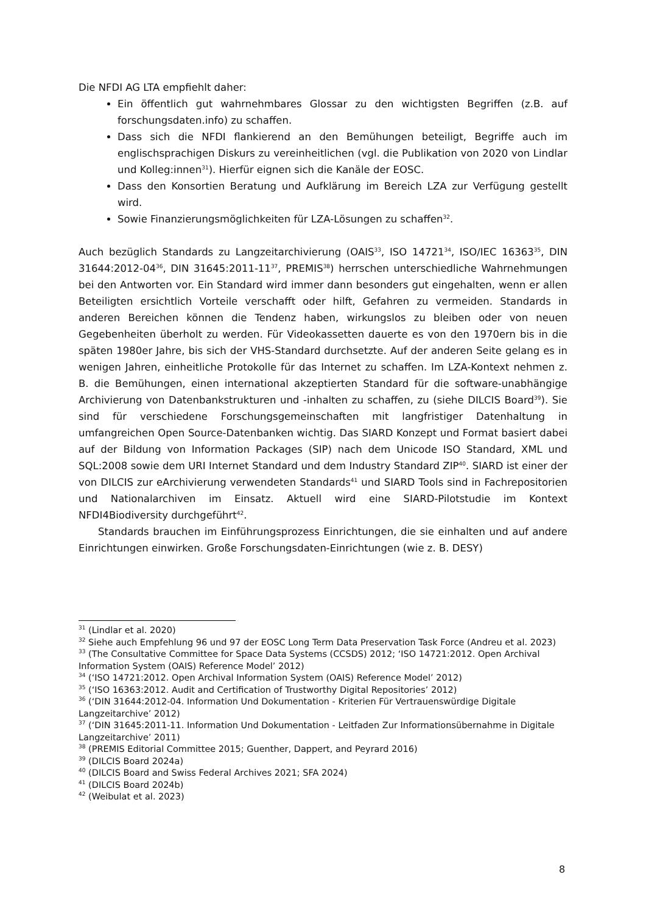Die NFDI AG LTA empfiehlt daher:
Ein öffentlich gut wahrnehmbares Glossar zu den wichtigsten Begriffen (z.B. auf forschungsdaten.info) zu schaffen.
Dass sich die NFDI flankierend an den Bemühungen beteiligt, Begriffe auch im englischsprachigen Diskurs zu vereinheitlichen (vgl. die Publikation von 2020 von Lindlar und Kolleg:innen<sup>31</sup>). Hierfür eignen sich die Kanäle der EOSC.
Dass den Konsortien Beratung und Aufklärung im Bereich LZA zur Verfügung gestellt wird.
Sowie Finanzierungsmöglichkeiten für LZA-Lösungen zu schaffen<sup>32</sup>.
Auch bezüglich Standards zu Langzeitarchivierung (OAIS<sup>33</sup>, ISO 14721<sup>34</sup>, ISO/IEC 16363<sup>35</sup>, DIN 31644:2012-04<sup>36</sup>, DIN 31645:2011-11<sup>37</sup>, PREMIS<sup>38</sup>) herrschen unterschiedliche Wahrnehmungen bei den Antworten vor. Ein Standard wird immer dann besonders gut eingehalten, wenn er allen Beteiligten ersichtlich Vorteile verschafft oder hilft, Gefahren zu vermeiden. Standards in anderen Bereichen können die Tendenz haben, wirkungslos zu bleiben oder von neuen Gegebenheiten überholt zu werden. Für Videokassetten dauerte es von den 1970ern bis in die späten 1980er Jahre, bis sich der VHS-Standard durchsetzte. Auf der anderen Seite gelang es in wenigen Jahren, einheitliche Protokolle für das Internet zu schaffen. Im LZA-Kontext nehmen z. B. die Bemühungen, einen international akzeptierten Standard für die software-unabhängige Archivierung von Datenbankstrukturen und -inhalten zu schaffen, zu (siehe DILCIS Board<sup>39</sup>). Sie sind für verschiedene Forschungsgemeinschaften mit langfristiger Datenhaltung in umfangreichen Open Source-Datenbanken wichtig. Das SIARD Konzept und Format basiert dabei auf der Bildung von Information Packages (SIP) nach dem Unicode ISO Standard, XML und SQL:2008 sowie dem URI Internet Standard und dem Industry Standard ZIP<sup>40</sup>. SIARD ist einer der von DILCIS zur eArchivierung verwendeten Standards<sup>41</sup> und SIARD Tools sind in Fachrepositorien und Nationalarchiven im Einsatz. Aktuell wird eine SIARD-Pilotstudie im Kontext NFDI4Biodiversity durchgeführt<sup>42</sup>.
Standards brauchen im Einführungsprozess Einrichtungen, die sie einhalten und auf andere Einrichtungen einwirken. Große Forschungsdaten-Einrichtungen (wie z. B. DESY)
<sup>31</sup> (Lindlar et al. 2020)
<sup>32</sup> Siehe auch Empfehlung 96 und 97 der EOSC Long Term Data Preservation Task Force (Andreu et al. 2023)
<sup>33</sup> (The Consultative Committee for Space Data Systems (CCSDS) 2012; ‘ISO 14721:2012. Open Archival Information System (OAIS) Reference Model’ 2012)
<sup>34</sup> (‘ISO 14721:2012. Open Archival Information System (OAIS) Reference Model’ 2012)
<sup>35</sup> (‘ISO 16363:2012. Audit and Certification of Trustworthy Digital Repositories’ 2012)
<sup>36</sup> (‘DIN 31644:2012-04. Information Und Dokumentation - Kriterien Für Vertrauenswürdige Digitale Langzeitarchive’ 2012)
<sup>37</sup> (‘DIN 31645:2011-11. Information Und Dokumentation - Leitfaden Zur Informationsübernahme in Digitale Langzeitarchive’ 2011)
<sup>38</sup> (PREMIS Editorial Committee 2015; Guenther, Dappert, and Peyrard 2016)
<sup>39</sup> (DILCIS Board 2024a)
<sup>40</sup> (DILCIS Board and Swiss Federal Archives 2021; SFA 2024)
<sup>41</sup> (DILCIS Board 2024b)
<sup>42</sup> (Weibulat et al. 2023)
8